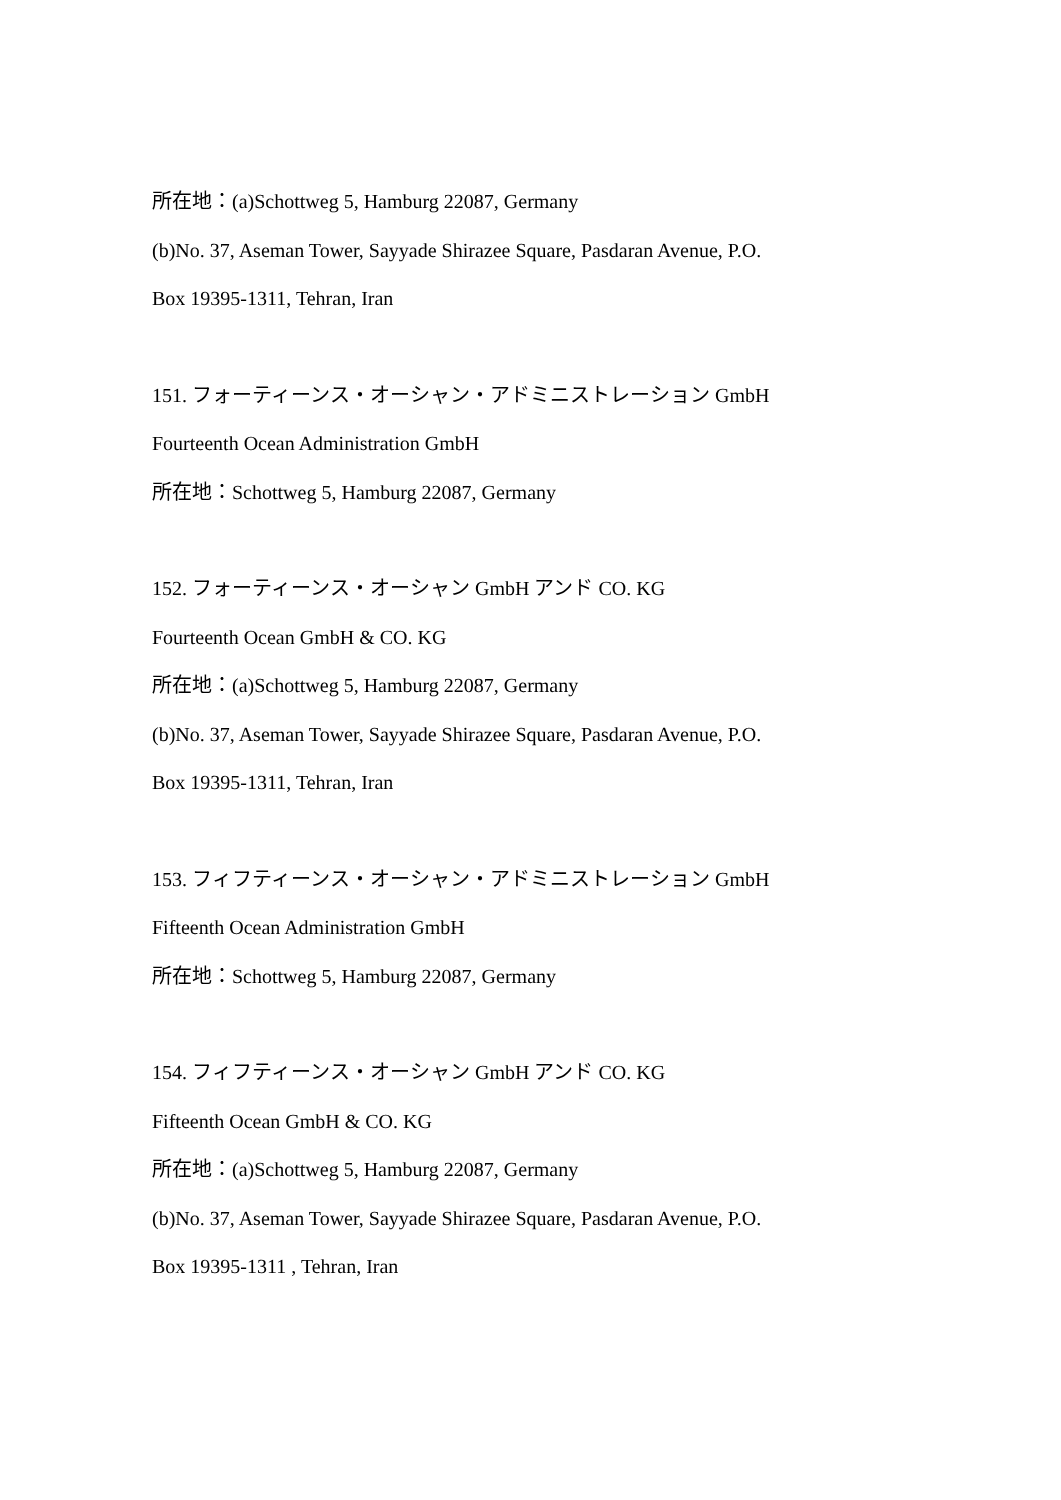所在地：(a)Schottweg 5, Hamburg 22087, Germany
(b)No. 37, Aseman Tower, Sayyade Shirazee Square, Pasdaran Avenue, P.O.
Box 19395-1311, Tehran, Iran
151. フォーティーンス・オーシャン・アドミニストレーション GmbH
Fourteenth Ocean Administration GmbH
所在地：Schottweg 5, Hamburg 22087, Germany
152. フォーティーンス・オーシャン GmbH アンド CO. KG
Fourteenth Ocean GmbH & CO. KG
所在地：(a)Schottweg 5, Hamburg 22087, Germany
(b)No. 37, Aseman Tower, Sayyade Shirazee Square, Pasdaran Avenue, P.O.
Box 19395-1311, Tehran, Iran
153. フィフティーンス・オーシャン・アドミニストレーション GmbH
Fifteenth Ocean Administration GmbH
所在地：Schottweg 5, Hamburg 22087, Germany
154. フィフティーンス・オーシャン GmbH アンド CO. KG
Fifteenth Ocean GmbH & CO. KG
所在地：(a)Schottweg 5, Hamburg 22087, Germany
(b)No. 37, Aseman Tower, Sayyade Shirazee Square, Pasdaran Avenue, P.O.
Box 19395-1311 , Tehran, Iran